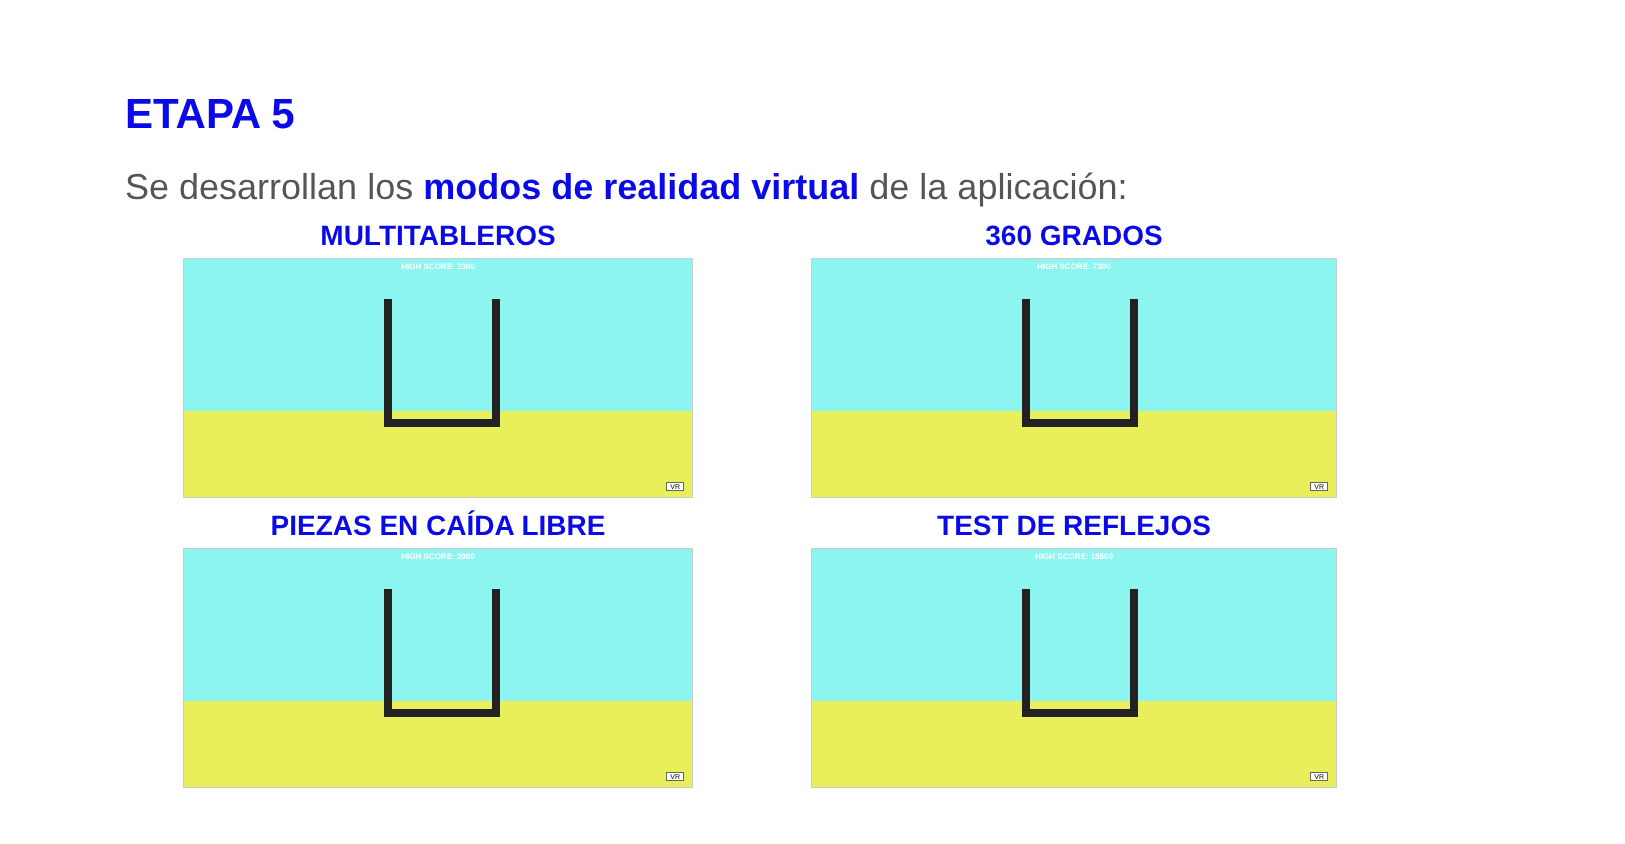ETAPA 5
Se desarrollan los modos de realidad virtual de la aplicación:
MULTITABLEROS
HIGH SCORE: 2300
VR
360 GRADOS
HIGH SCORE: 7300
VR
PIEZAS EN CAÍDA LIBRE
HIGH SCORE: 2000
VR
TEST DE REFLEJOS
HIGH SCORE: 18500
VR